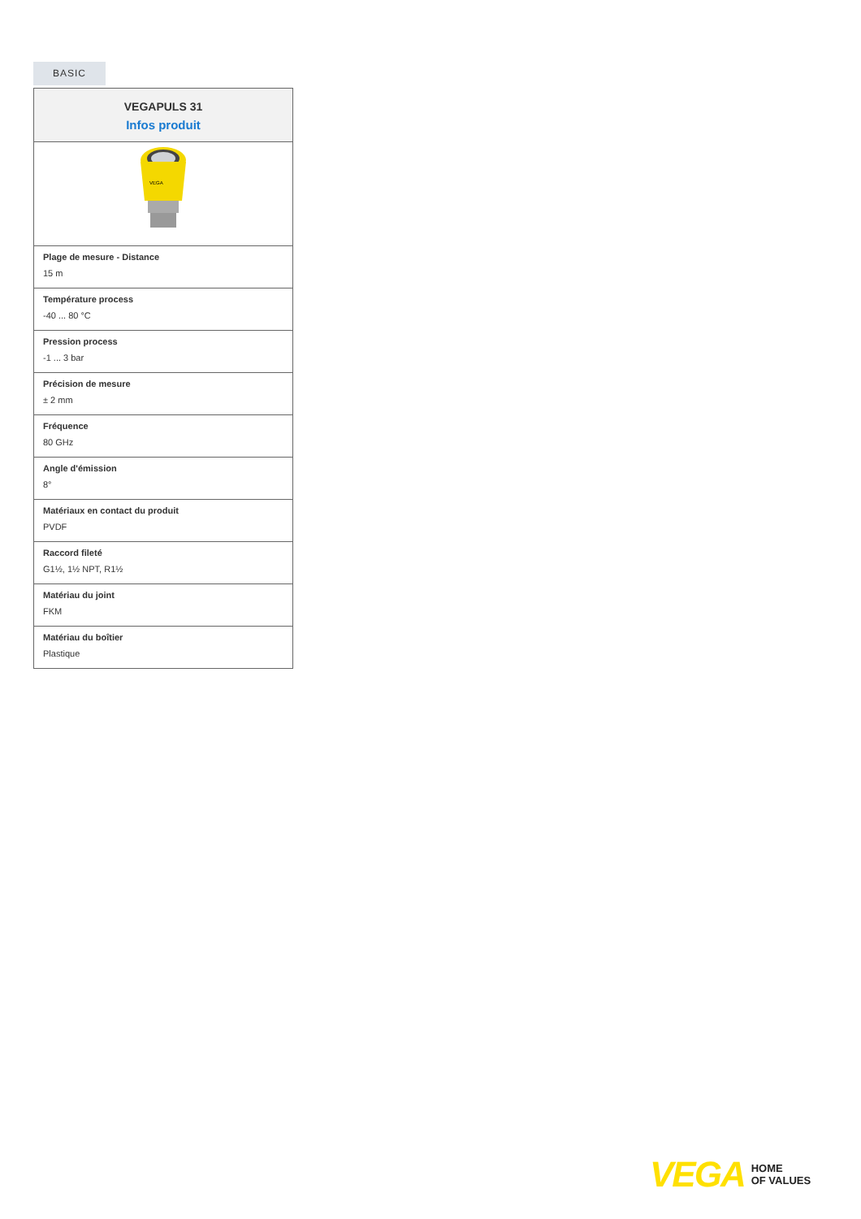BASIC
VEGAPULS 31
Infos produit
VEGA
Plage de mesure - Distance
15 m
Température process
-40 ... 80 °C
Pression process
-1 ... 3 bar
Précision de mesure
± 2 mm
Fréquence
80 GHz
Angle d'émission
8°
Matériaux en contact du produit
PVDF
Raccord fileté
G1½, 1½ NPT, R1½
Matériau du joint
FKM
Matériau du boîtier
Plastique
VEGA HOME
OF VALUES